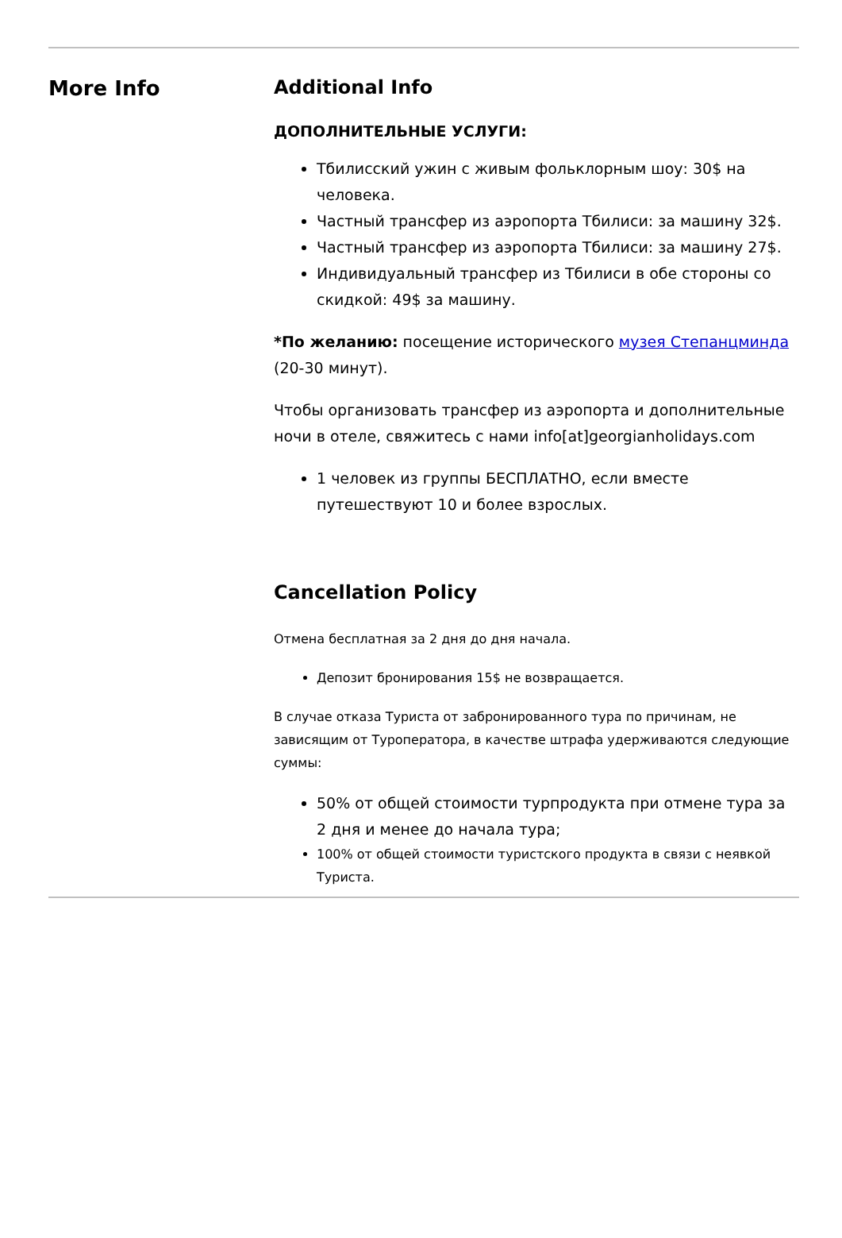More Info Additional Info
ДОПОЛНИТЕЛЬНЫЕ УСЛУГИ:
Тбилисский ужин с живым фольклорным шоу: 30$ на человека.
Частный трансфер из аэропорта Тбилиси: за машину 32$.
Частный трансфер из аэропорта Тбилиси: за машину 27$.
Индивидуальный трансфер из Тбилиси в обе стороны со скидкой: 49$ за машину.
*По желанию: посещение исторического музея Степанцминда (20-30 минут).
Чтобы организовать трансфер из аэропорта и дополнительные ночи в отеле, свяжитесь с нами info[at]georgianholidays.com
1 человек из группы БЕСПЛАТНО, если вместе путешествуют 10 и более взрослых.
Cancellation Policy
Отмена бесплатная за 2 дня до дня начала.
Депозит бронирования 15$ не возвращается.
В случае отказа Туриста от забронированного тура по причинам, не зависящим от Туроператора, в качестве штрафа удерживаются следующие суммы:
50% от общей стоимости турпродукта при отмене тура за 2 дня и менее до начала тура;
100% от общей стоимости туристского продукта в связи с неявкой Туриста.